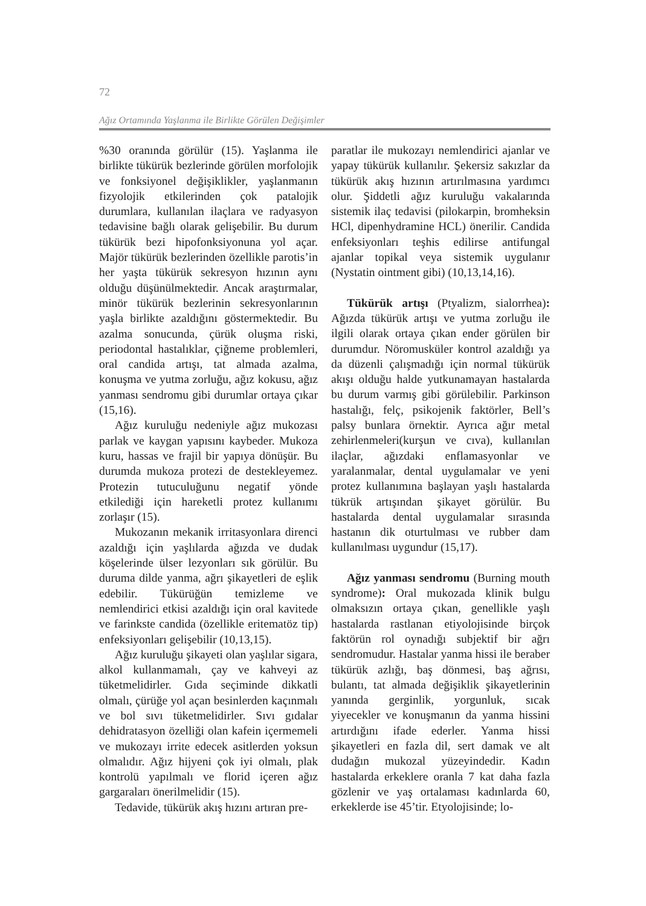72
Ağız Ortamında Yaşlanma ile Birlikte Görülen Değişimler
%30 oranında görülür (15). Yaşlanma ile birlikte tükürük bezlerinde görülen morfolojik ve fonksiyonel değişiklikler, yaşlanmanın fizyolojik etkilerinden çok patalojik durumlara, kullanılan ilaçlara ve radyasyon tedavisine bağlı olarak gelişebilir. Bu durum tükürük bezi hipofonksiyonuna yol açar. Majör tükürük bezlerinden özellikle parotis’in her yaşta tükürük sekresyon hızının aynı olduğu düşünülmektedir. Ancak araştırmalar, minör tükürük bezlerinin sekresyonlarının yaşla birlikte azaldığını göstermektedir. Bu azalma sonucunda, çürük oluşma riski, periodontal hastalıklar, çiğneme problemleri, oral candida artışı, tat almada azalma, konuşma ve yutma zorluğu, ağız kokusu, ağız yanması sendromu gibi durumlar ortaya çıkar (15,16).
Ağız kuruluğu nedeniyle ağız mukozası parlak ve kaygan yapısını kaybeder. Mukoza kuru, hassas ve frajil bir yapıya dönüşür. Bu durumda mukoza protezi de destekleyemez. Protezin tutuculuğunu negatif yönde etkilediği için hareketli protez kullanımı zorlaşır (15).
Mukozanın mekanik irritasyonlara direnci azaldığı için yaşlılarda ağızda ve dudak köşelerinde ülser lezyonları sık görülür. Bu duruma dilde yanma, ağrı şikayetleri de eşlik edebilir. Tükürüğün temizleme ve nemlendirici etkisi azaldığı için oral kavitede ve farinkste candida (özellikle eritematöz tip) enfeksiyonları gelişebilir (10,13,15).
Ağız kuruluğu şikayeti olan yaşlılar sigara, alkol kullanmamalı, çay ve kahveyi az tüketmelidirler. Gıda seçiminde dikkatli olmalı, çürüğe yol açan besinlerden kaçınmalı ve bol sıvı tüketmelidirler. Sıvı gıdalar dehidratasyon özelliği olan kafein içermemeli ve mukozayı irrite edecek asitlerden yoksun olmalıdır. Ağız hijyeni çok iyi olmalı, plak kontrolü yapılmalı ve florid içeren ağız gargaraları önerilmelidir (15).
Tedavide, tükürük akış hızını artıran pre-
paratlar ile mukozayı nemlendirici ajanlar ve yapay tükürük kullanılır. Şekersiz sakızlar da tükürük akış hızının artırılmasına yardımcı olur. Şiddetli ağız kuruluğu vakalarında sistemik ilaç tedavisi (pilokarpin, bromheksin HCl, dipenhydramine HCL) önerilir. Candida enfeksiyonları teşhis edilirse antifungal ajanlar topikal veya sistemik uygulanır (Nystatin ointment gibi) (10,13,14,16).
Tükürük artışı (Ptyalizm, sialorrhea): Ağızda tükürük artışı ve yutma zorluğu ile ilgili olarak ortaya çıkan ender görülen bir durumdur. Nöromusküler kontrol azaldığı ya da düzenli çalışmadığı için normal tükürük akışı olduğu halde yutkunamayan hastalarda bu durum varmış gibi görülebilir. Parkinson hastalığı, felç, psikojenik faktörler, Bell’s palsy bunlara örnektir. Ayrıca ağır metal zehirlenmeleri(kurşun ve cıva), kullanılan ilaçlar, ağızdaki enflamasyonlar ve yaralanmalar, dental uygulamalar ve yeni protez kullanımına başlayan yaşlı hastalarda tükrük artışından şikayet görülür. Bu hastalarda dental uygulamalar sırasında hastanın dik oturtulması ve rubber dam kullanılması uygundur (15,17).
Ağız yanması sendromu (Burning mouth syndrome): Oral mukozada klinik bulgu olmaksızın ortaya çıkan, genellikle yaşlı hastalarda rastlanan etiyolojisinde birçok faktörün rol oynadığı subjektif bir ağrı sendromudur. Hastalar yanma hissi ile beraber tükürük azlığı, baş dönmesi, baş ağrısı, bulantı, tat almada değişiklik şikayetlerinin yanında gerginlik, yorgunluk, sıcak yiyecekler ve konuşmanın da yanma hissini artırdığını ifade ederler. Yanma hissi şikayetleri en fazla dil, sert damak ve alt dudağın mukozal yüzeyindedir. Kadın hastalarda erkeklere oranla 7 kat daha fazla gözlenir ve yaş ortalaması kadınlarda 60, erkeklerde ise 45’tir. Etyolojisinde; lo-